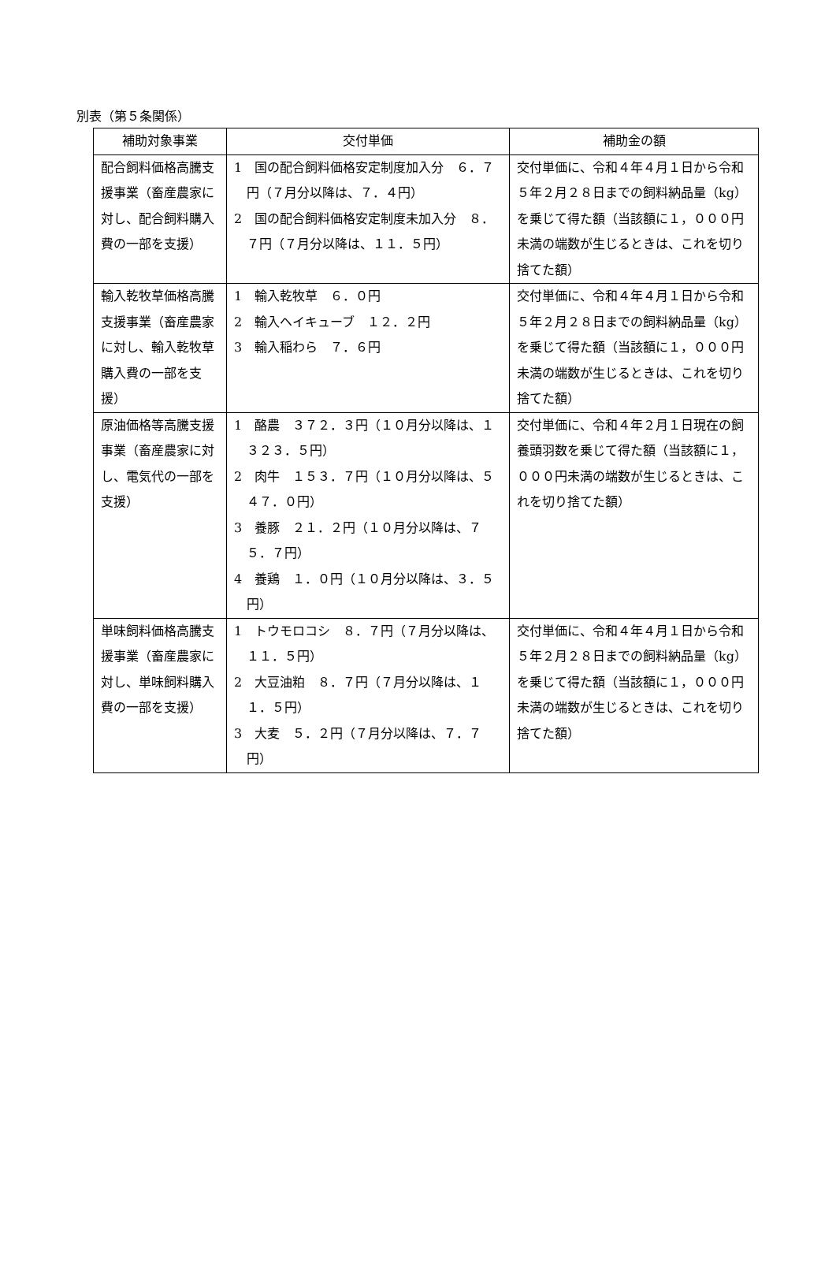別表（第５条関係）
| 補助対象事業 | 交付単価 | 補助金の額 |
| --- | --- | --- |
| 配合飼料価格高騰支援事業（畜産農家に対し、配合飼料購入費の一部を支援） | 1 国の配合飼料価格安定制度加入分 ６．７円（７月分以降は、７．４円） 2 国の配合飼料価格安定制度未加入分 ８．７円（７月分以降は、１１．５円） | 交付単価に、令和４年４月１日から令和５年２月２８日までの飼料納品量（kg）を乗じて得た額（当該額に１，０００円未満の端数が生じるときは、これを切り捨てた額） |
| 輸入乾牧草価格高騰支援事業（畜産農家に対し、輸入乾牧草購入費の一部を支援） | 1 輸入乾牧草 ６．０円 2 輸入ヘイキューブ １２．２円 3 輸入稲わら ７．６円 | 交付単価に、令和４年４月１日から令和５年２月２８日までの飼料納品量（kg）を乗じて得た額（当該額に１，０００円未満の端数が生じるときは、これを切り捨てた額） |
| 原油価格等高騰支援事業（畜産農家に対し、電気代の一部を支援） | 1 酪農 ３７２．３円（１０月分以降は、１３２３．５円） 2 肉牛 １５３．７円（１０月分以降は、５４７．０円） 3 養豚 ２１．２円（１０月分以降は、７５．７円） 4 養鶏 １．０円（１０月分以降は、３．５円） | 交付単価に、令和４年２月１日現在の飼養頭羽数を乗じて得た額（当該額に１，０００円未満の端数が生じるときは、これを切り捨てた額） |
| 単味飼料価格高騰支援事業（畜産農家に対し、単味飼料購入費の一部を支援） | 1 トウモロコシ ８．７円（７月分以降は、１１．５円） 2 大豆油粕 ８．７円（７月分以降は、１１．５円） 3 大麦 ５．２円（７月分以降は、７．７円） | 交付単価に、令和４年４月１日から令和５年２月２８日までの飼料納品量（kg）を乗じて得た額（当該額に１，０００円未満の端数が生じるときは、これを切り捨てた額） |